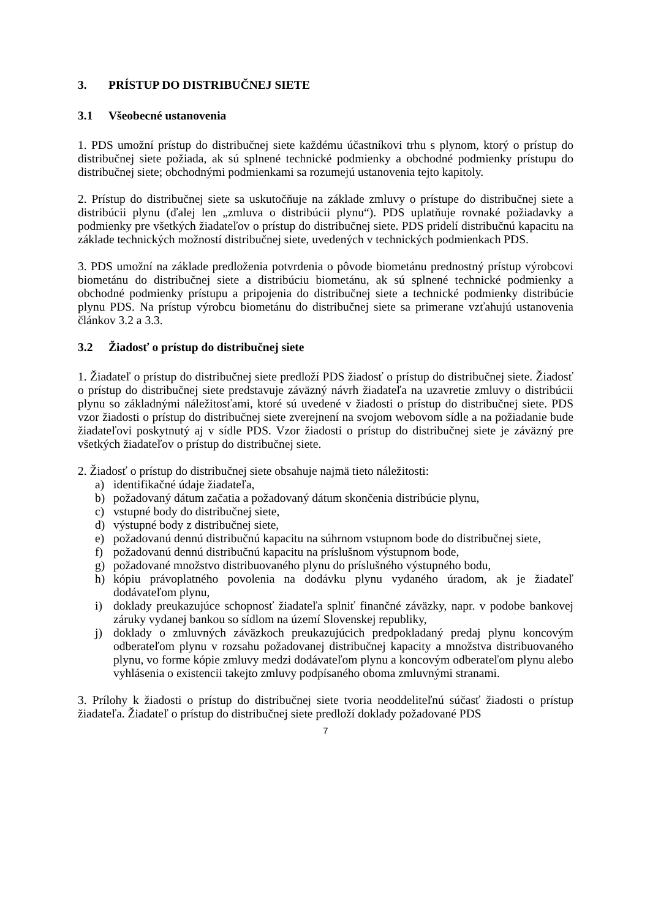3. PRÍSTUP DO DISTRIBUČNEJ SIETE
3.1 Všeobecné ustanovenia
1. PDS umožní prístup do distribučnej siete každému účastníkovi trhu s plynom, ktorý o prístup do distribučnej siete požiada, ak sú splnené technické podmienky a obchodné podmienky prístupu do distribučnej siete; obchodnými podmienkami sa rozumejú ustanovenia tejto kapitoly.
2. Prístup do distribučnej siete sa uskutočňuje na základe zmluvy o prístupe do distribučnej siete a distribúcii plynu (ďalej len „zmluva o distribúcii plynu“). PDS uplatňuje rovnaké požiadavky a podmienky pre všetkých žiadateľov o prístup do distribučnej siete. PDS pridelí distribučnú kapacitu na základe technických možností distribučnej siete, uvedených v technických podmienkach PDS.
3. PDS umožní na základe predloženia potvrdenia o pôvode biometánu prednostný prístup výrobcovi biometánu do distribučnej siete a distribúciu biometánu, ak sú splnené technické podmienky a obchodné podmienky prístupu a pripojenia do distribučnej siete a technické podmienky distribúcie plynu PDS. Na prístup výrobcu biometánu do distribučnej siete sa primerane vzťahujú ustanovenia článkov 3.2 a 3.3.
3.2 Žiadosť o prístup do distribučnej siete
1. Žiadateľ o prístup do distribučnej siete predloží PDS žiadosť o prístup do distribučnej siete. Žiadosť o prístup do distribučnej siete predstavuje záväzný návrh žiadateľa na uzavretie zmluvy o distribúcii plynu so základnými náležitosťami, ktoré sú uvedené v žiadosti o prístup do distribučnej siete. PDS vzor žiadosti o prístup do distribučnej siete zverejnení na svojom webovom sídle a na požiadanie bude žiadateľovi poskytnutý aj v sídle PDS. Vzor žiadosti o prístup do distribučnej siete je záväzný pre všetkých žiadateľov o prístup do distribučnej siete.
2. Žiadosť o prístup do distribučnej siete obsahuje najmä tieto náležitosti:
a) identifikačné údaje žiadateľa,
b) požadovaný dátum začatia a požadovaný dátum skončenia distribúcie plynu,
c) vstupné body do distribučnej siete,
d) výstupné body z distribučnej siete,
e) požadovanú dennú distribučnú kapacitu na súhrnom vstupnom bode do distribučnej siete,
f) požadovanú dennú distribučnú kapacitu na príslušnom výstupnom bode,
g) požadované množstvo distribuovaného plynu do príslušného výstupného bodu,
h) kópiu právoplatného povolenia na dodávku plynu vydaného úradom, ak je žiadateľ dodávateľom plynu,
i) doklady preukazujúce schopnosť žiadateľa splniť finančné záväzky, napr. v podobe bankovej záruky vydanej bankou so sídlom na území Slovenskej republiky,
j) doklady o zmluvných záväzkoch preukazujúcich predpokladaný predaj plynu koncovým odberateľom plynu v rozsahu požadovanej distribučnej kapacity a množstva distribuovaného plynu, vo forme kópie zmluvy medzi dodávateľom plynu a koncovým odberateľom plynu alebo vyhlásenia o existencii takejto zmluvy podpísaného oboma zmluvnými stranami.
3. Prílohy k žiadosti o prístup do distribučnej siete tvoria neoddeliteľnú súčasť žiadosti o prístup žiadateľa. Žiadateľ o prístup do distribučnej siete predloží doklady požadované PDS
7